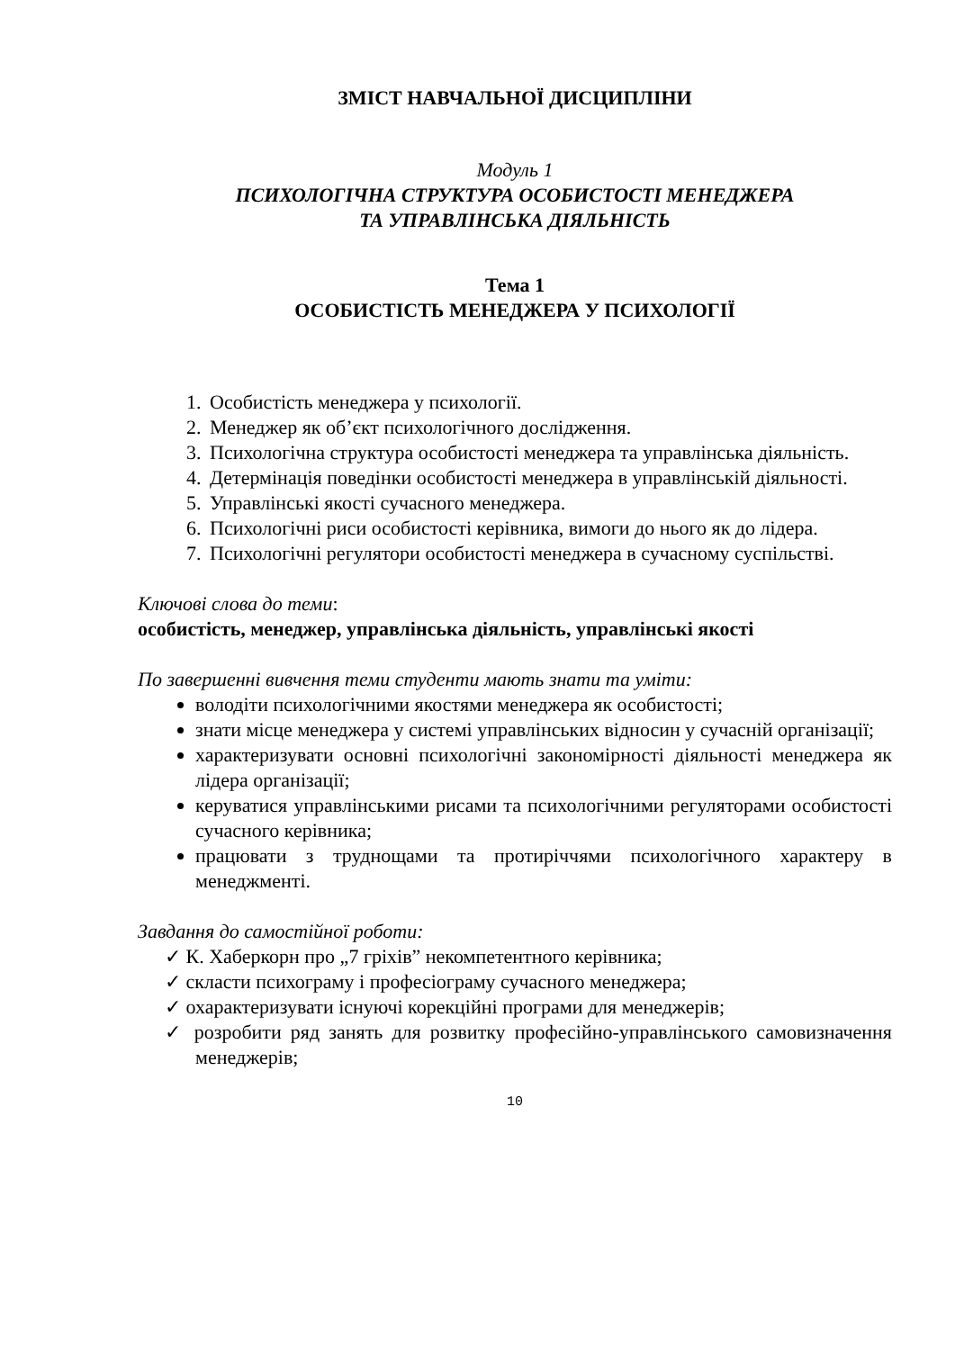ЗМІСТ НАВЧАЛЬНОЇ ДИСЦИПЛІНИ
Модуль 1
ПСИХОЛОГІЧНА СТРУКТУРА ОСОБИСТОСТІ МЕНЕДЖЕРА
ТА УПРАВЛІНСЬКА ДІЯЛЬНІСТЬ
Тема 1
ОСОБИСТІСТЬ МЕНЕДЖЕРА У ПСИХОЛОГІЇ
1. Особистість менеджера у психології.
2. Менеджер як об’єкт психологічного дослідження.
3. Психологічна структура особистості менеджера та управлінська діяльність.
4. Детермінація поведінки особистості менеджера в управлінській діяльності.
5. Управлінські якості сучасного менеджера.
6. Психологічні риси особистості керівника, вимоги до нього як до лідера.
7. Психологічні регулятори особистості менеджера в сучасному суспільстві.
Ключові слова до теми:
особистість, менеджер, управлінська діяльність, управлінські якості
По завершенні вивчення теми студенти мають знати та уміти:
володіти психологічними якостями менеджера як особистості;
знати місце менеджера у системі управлінських відносин у сучасній організації;
характеризувати основні психологічні закономірності діяльності менеджера як лідера організації;
керуватися управлінськими рисами та психологічними регуляторами особистості сучасного керівника;
працювати з труднощами та протиріччями психологічного характеру в менеджменті.
Завдання до самостійної роботи:
✓ К. Хаберкорн про „7 гріхів” некомпетентного керівника;
✓ скласти психограму і професіограму сучасного менеджера;
✓ охарактеризувати існуючі корекційні програми для менеджерів;
✓ розробити ряд занять для розвитку професійно-управлінського самовизначення менеджерів;
10